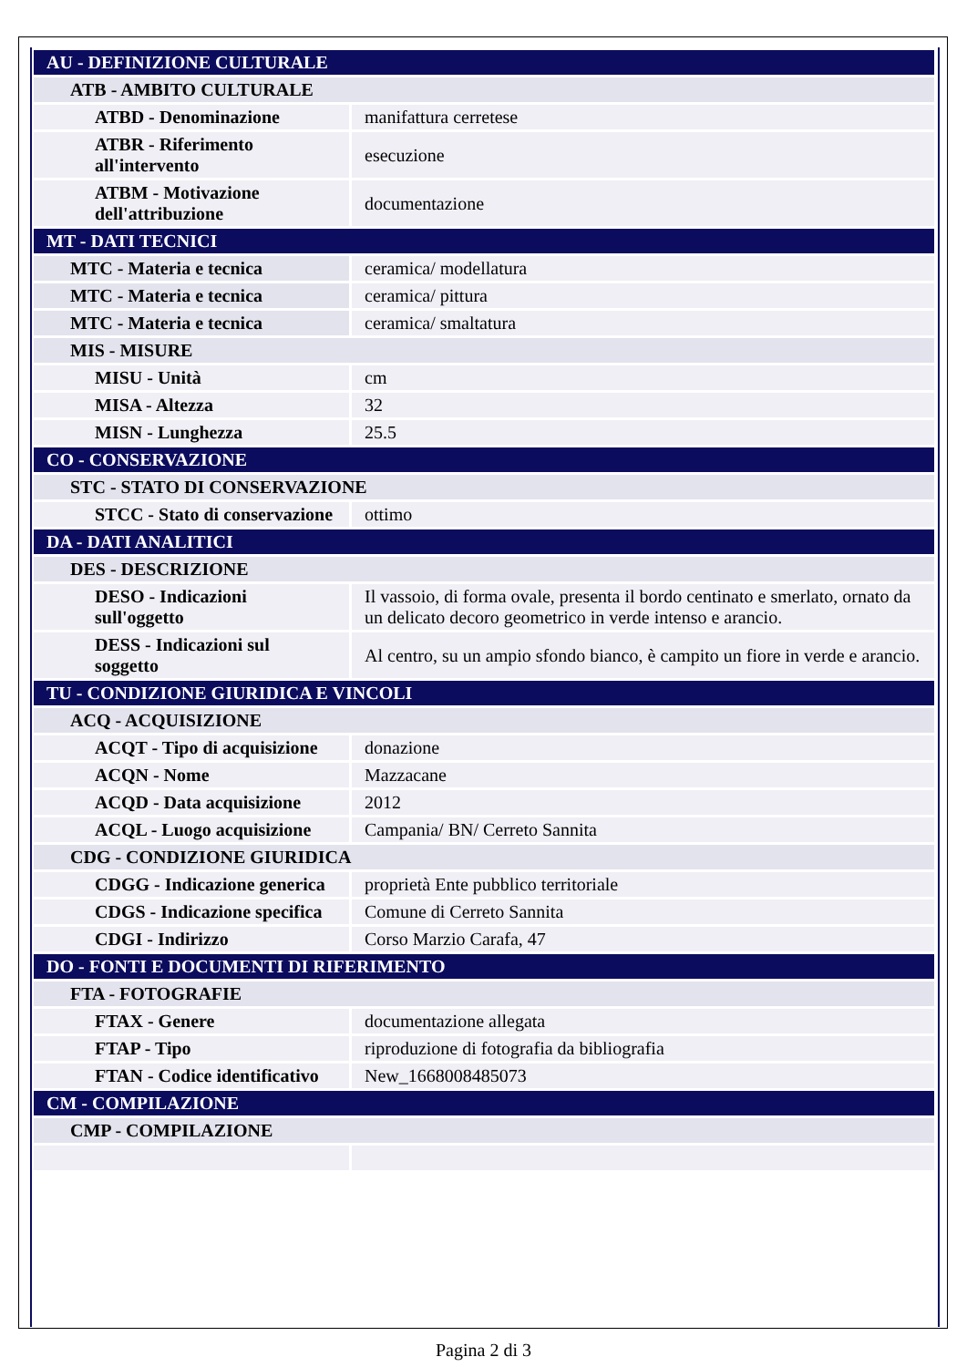| AU - DEFINIZIONE CULTURALE | |
| ATB - AMBITO CULTURALE | |
| ATBD - Denominazione | manifattura cerretese |
| ATBR - Riferimento all'intervento | esecuzione |
| ATBM - Motivazione dell'attribuzione | documentazione |
| MT - DATI TECNICI | |
| MTC - Materia e tecnica | ceramica/ modellatura |
| MTC - Materia e tecnica | ceramica/ pittura |
| MTC - Materia e tecnica | ceramica/ smaltatura |
| MIS - MISURE | |
| MISU - Unità | cm |
| MISA - Altezza | 32 |
| MISN - Lunghezza | 25.5 |
| CO - CONSERVAZIONE | |
| STC - STATO DI CONSERVAZIONE | |
| STCC - Stato di conservazione | ottimo |
| DA - DATI ANALITICI | |
| DES - DESCRIZIONE | |
| DESO - Indicazioni sull'oggetto | Il vassoio, di forma ovale, presenta il bordo centinato e smerlato, ornato da un delicato decoro geometrico in verde intenso e arancio. |
| DESS - Indicazioni sul soggetto | Al centro, su un ampio sfondo bianco, è campito un fiore in verde e arancio. |
| TU - CONDIZIONE GIURIDICA E VINCOLI | |
| ACQ - ACQUISIZIONE | |
| ACQT - Tipo di acquisizione | donazione |
| ACQN - Nome | Mazzacane |
| ACQD - Data acquisizione | 2012 |
| ACQL - Luogo acquisizione | Campania/ BN/ Cerreto Sannita |
| CDG - CONDIZIONE GIURIDICA | |
| CDGG - Indicazione generica | proprietà Ente pubblico territoriale |
| CDGS - Indicazione specifica | Comune di Cerreto Sannita |
| CDGI - Indirizzo | Corso Marzio Carafa, 47 |
| DO - FONTI E DOCUMENTI DI RIFERIMENTO | |
| FTA - FOTOGRAFIE | |
| FTAX - Genere | documentazione allegata |
| FTAP - Tipo | riproduzione di fotografia da bibliografia |
| FTAN - Codice identificativo | New_1668008485073 |
| CM - COMPILAZIONE | |
| CMP - COMPILAZIONE | |
Pagina 2 di 3